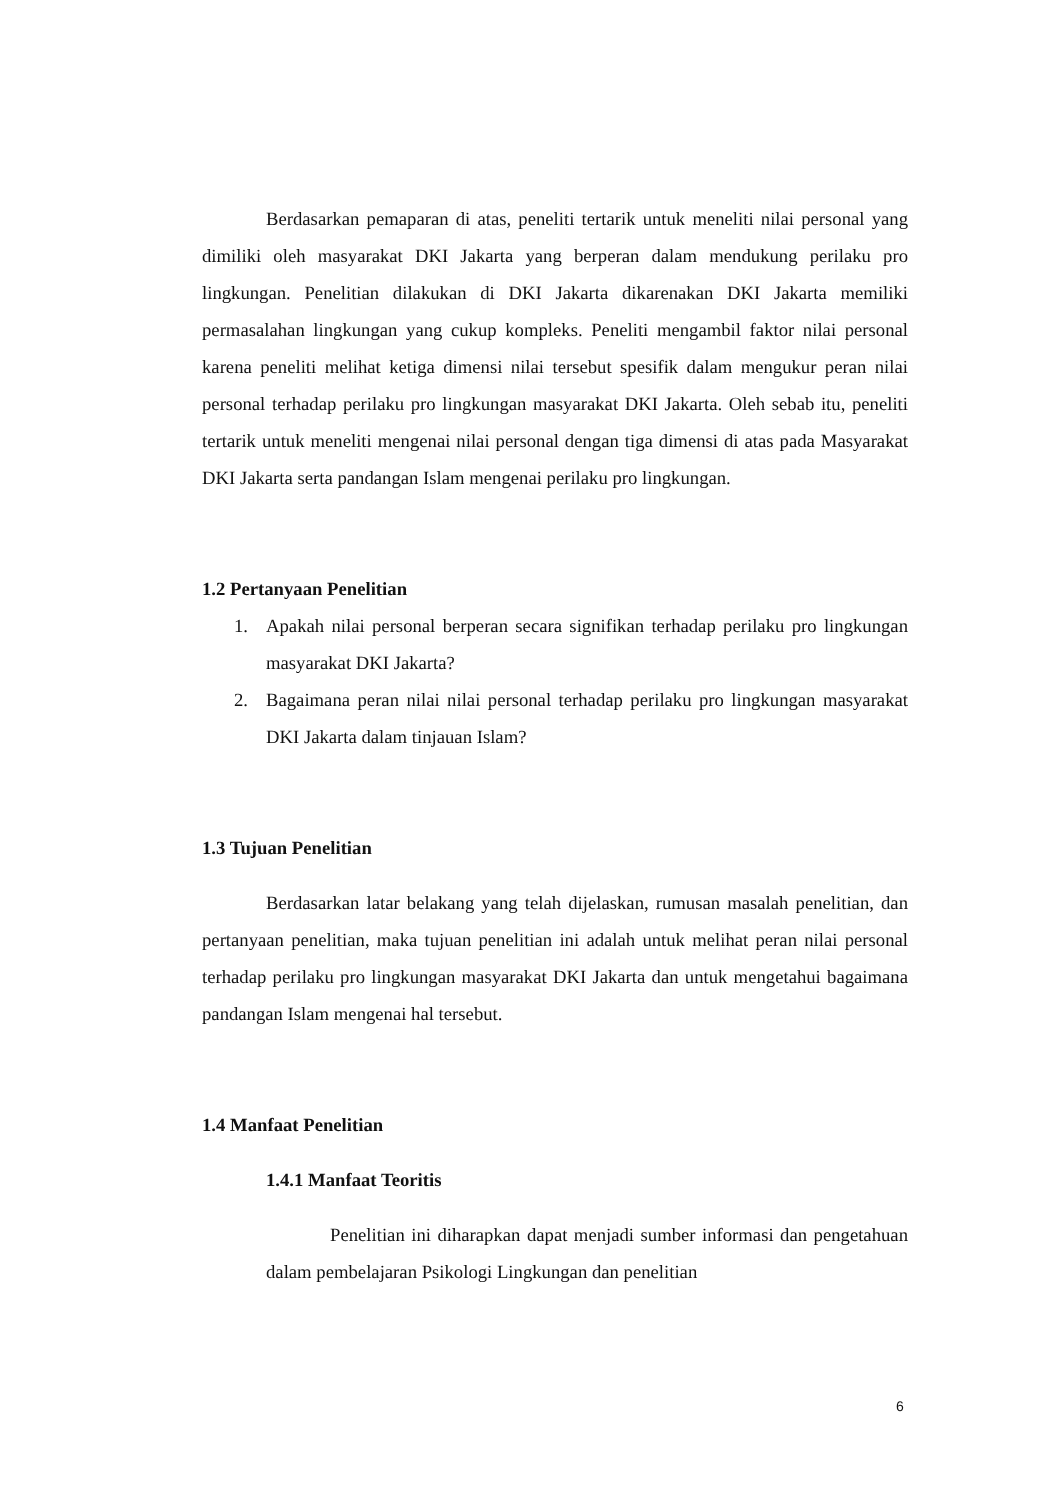Berdasarkan pemaparan di atas, peneliti tertarik untuk meneliti nilai personal yang dimiliki oleh masyarakat DKI Jakarta yang berperan dalam mendukung perilaku pro lingkungan. Penelitian dilakukan di DKI Jakarta dikarenakan DKI Jakarta memiliki permasalahan lingkungan yang cukup kompleks. Peneliti mengambil faktor nilai personal karena peneliti melihat ketiga dimensi nilai tersebut spesifik dalam mengukur peran nilai personal terhadap perilaku pro lingkungan masyarakat DKI Jakarta. Oleh sebab itu, peneliti tertarik untuk meneliti mengenai nilai personal dengan tiga dimensi di atas pada Masyarakat DKI Jakarta serta pandangan Islam mengenai perilaku pro lingkungan.
1.2 Pertanyaan Penelitian
1. Apakah nilai personal berperan secara signifikan terhadap perilaku pro lingkungan masyarakat DKI Jakarta?
2. Bagaimana peran nilai nilai personal terhadap perilaku pro lingkungan masyarakat DKI Jakarta dalam tinjauan Islam?
1.3 Tujuan Penelitian
Berdasarkan latar belakang yang telah dijelaskan, rumusan masalah penelitian, dan pertanyaan penelitian, maka tujuan penelitian ini adalah untuk melihat peran nilai personal terhadap perilaku pro lingkungan masyarakat DKI Jakarta dan untuk mengetahui bagaimana pandangan Islam mengenai hal tersebut.
1.4 Manfaat Penelitian
1.4.1 Manfaat Teoritis
Penelitian ini diharapkan dapat menjadi sumber informasi dan pengetahuan dalam pembelajaran Psikologi Lingkungan dan penelitian
6